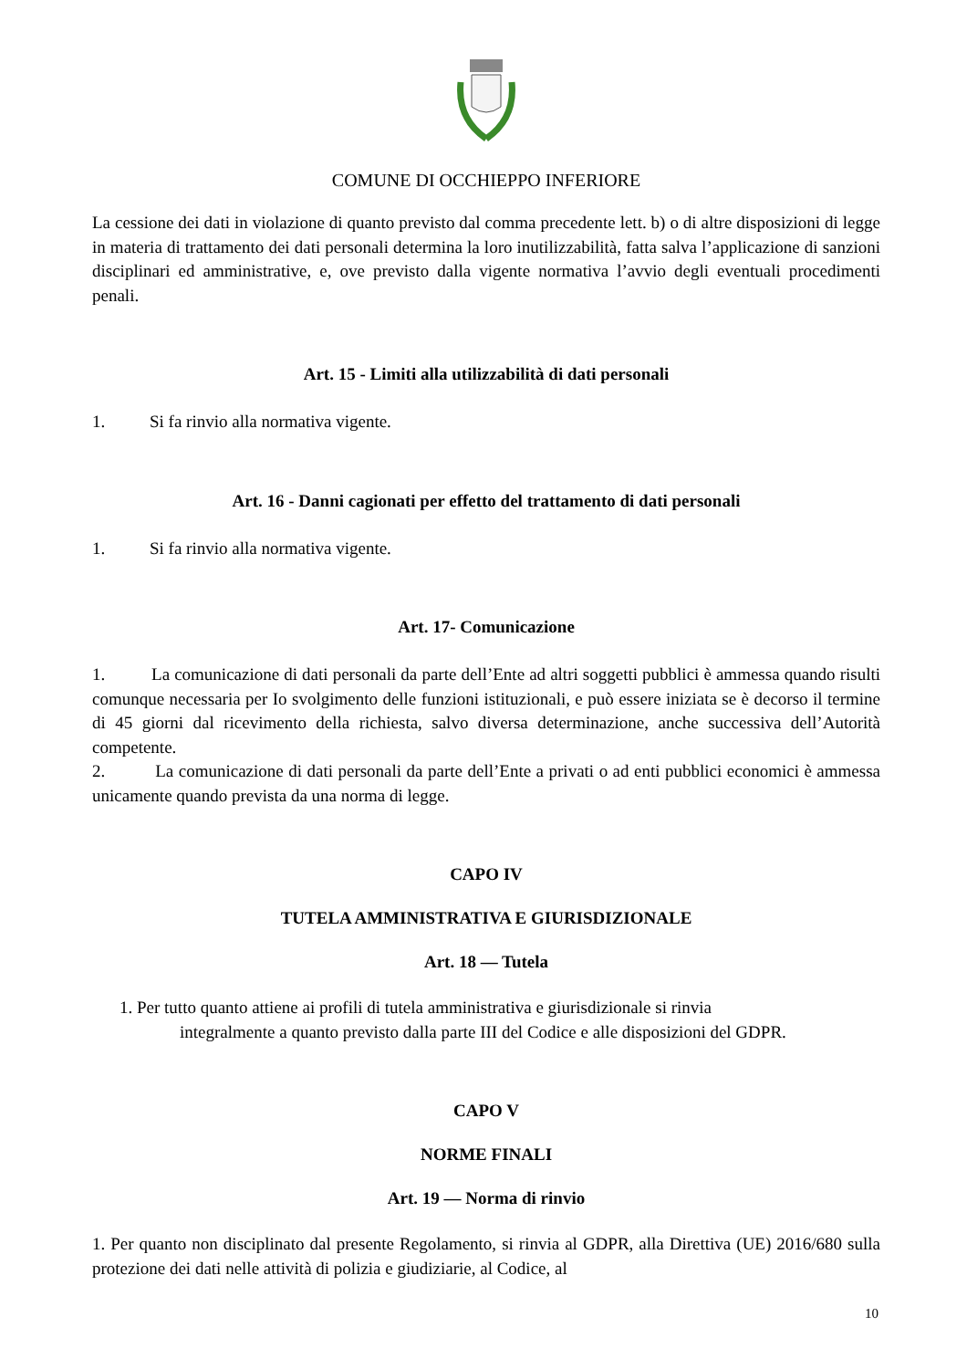COMUNE DI OCCHIEPPO INFERIORE
La cessione dei dati in violazione di quanto previsto dal comma precedente lett. b) o di altre disposizioni di legge in materia di trattamento dei dati personali determina la loro inutilizzabilità, fatta salva l’applicazione di sanzioni disciplinari ed amministrative, e, ove previsto dalla vigente normativa l’avvio degli eventuali procedimenti penali.
Art. 15 - Limiti alla utilizzabilità di dati personali
1. Si fa rinvio alla normativa vigente.
Art. 16 - Danni cagionati per effetto del trattamento di dati personali
1. Si fa rinvio alla normativa vigente.
Art. 17- Comunicazione
1. La comunicazione di dati personali da parte dell’Ente ad altri soggetti pubblici è ammessa quando risulti comunque necessaria per Io svolgimento delle funzioni istituzionali, e può essere iniziata se è decorso il termine di 45 giorni dal ricevimento della richiesta, salvo diversa determinazione, anche successiva dell’Autorità competente.
2. La comunicazione di dati personali da parte dell’Ente a privati o ad enti pubblici economici è ammessa unicamente quando prevista da una norma di legge.
CAPO IV
TUTELA AMMINISTRATIVA E GIURISDIZIONALE
Art. 18 — Tutela
1. Per tutto quanto attiene ai profili di tutela amministrativa e giurisdizionale si rinvia
integralmente a quanto previsto dalla parte III del Codice e alle disposizioni del GDPR.
CAPO V
NORME FINALI
Art. 19 — Norma di rinvio
1. Per quanto non disciplinato dal presente Regolamento, si rinvia al GDPR, alla Direttiva (UE) 2016/680 sulla protezione dei dati nelle attività di polizia e giudiziarie, al Codice, al
10